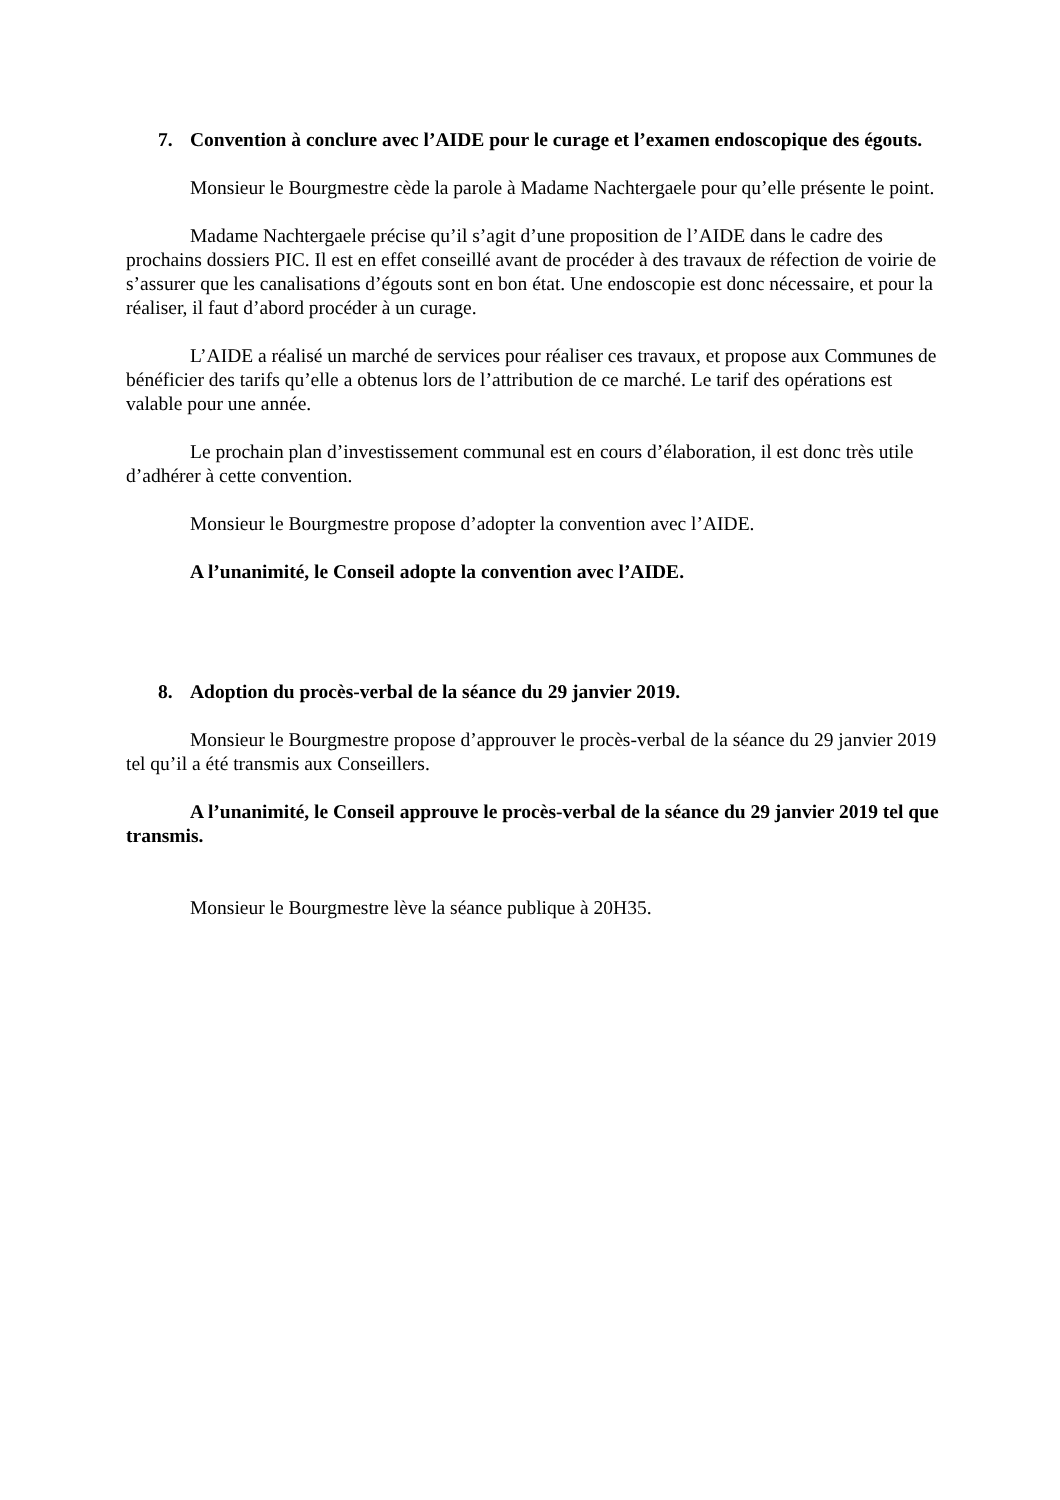7. Convention à conclure avec l’AIDE pour le curage et l’examen endoscopique des égouts.
Monsieur le Bourgmestre cède la parole à Madame Nachtergaele pour qu’elle présente le point.
Madame Nachtergaele précise qu’il s’agit d’une proposition de l’AIDE dans le cadre des prochains dossiers PIC. Il est en effet conseillé avant de procéder à des travaux de réfection de voirie de s’assurer que les canalisations d’égouts sont en bon état. Une endoscopie est donc nécessaire, et pour la réaliser, il faut d’abord procéder à un curage.
L’AIDE a réalisé un marché de services pour réaliser ces travaux, et propose aux Communes de bénéficier des tarifs qu’elle a obtenus lors de l’attribution de ce marché. Le tarif des opérations est valable pour une année.
Le prochain plan d’investissement communal est en cours d’élaboration, il est donc très utile d’adhérer à cette convention.
Monsieur le Bourgmestre propose d’adopter la convention avec l’AIDE.
A l’unanimité, le Conseil adopte la convention avec l’AIDE.
8. Adoption du procès-verbal de la séance du 29 janvier 2019.
Monsieur le Bourgmestre propose d’approuver le procès-verbal de la séance du 29 janvier 2019 tel qu’il a été transmis aux Conseillers.
A l’unanimité, le Conseil approuve le procès-verbal de la séance du 29 janvier 2019 tel que transmis.
Monsieur le Bourgmestre lève la séance publique à 20H35.